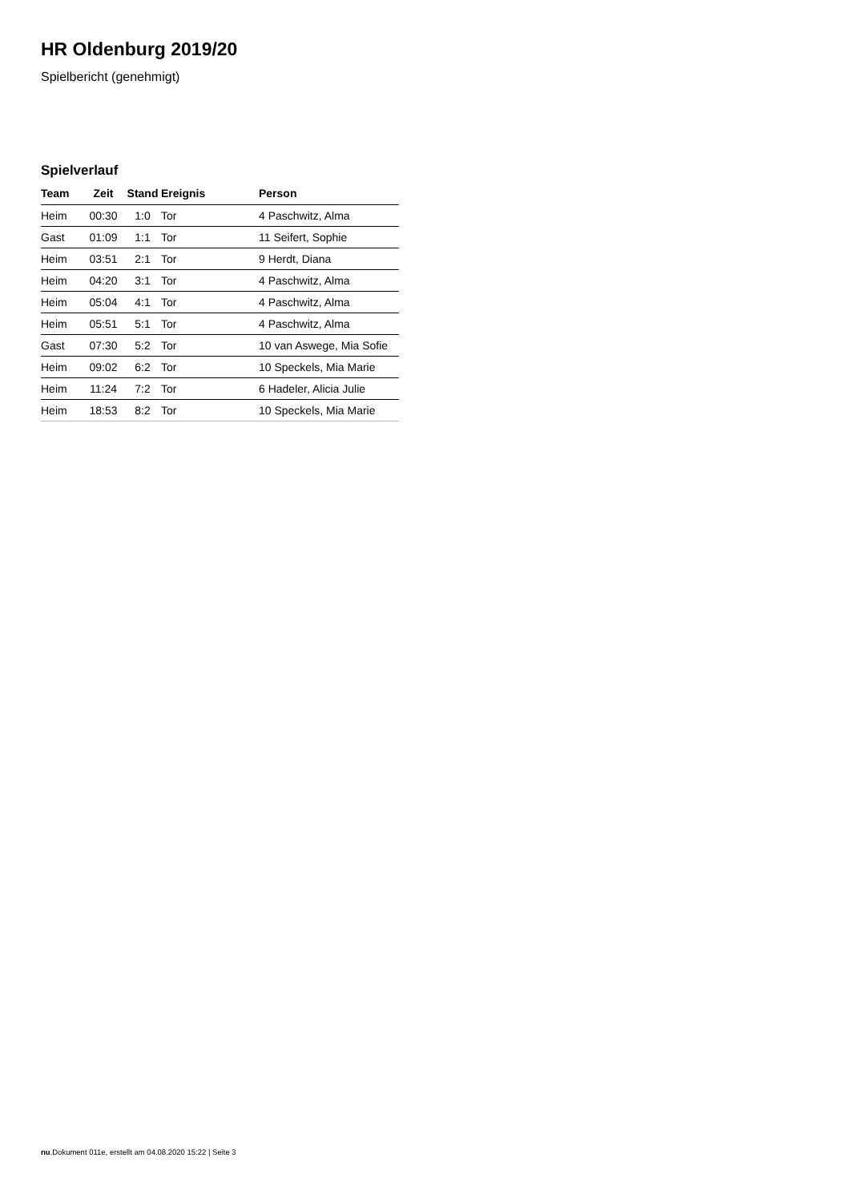HR Oldenburg 2019/20
Spielbericht (genehmigt)
Spielverlauf
| Team | Zeit | Stand | Ereignis | Person |
| --- | --- | --- | --- | --- |
| Heim | 00:30 | 1:0 | Tor | 4 Paschwitz, Alma |
| Gast | 01:09 | 1:1 | Tor | 11 Seifert, Sophie |
| Heim | 03:51 | 2:1 | Tor | 9 Herdt, Diana |
| Heim | 04:20 | 3:1 | Tor | 4 Paschwitz, Alma |
| Heim | 05:04 | 4:1 | Tor | 4 Paschwitz, Alma |
| Heim | 05:51 | 5:1 | Tor | 4 Paschwitz, Alma |
| Gast | 07:30 | 5:2 | Tor | 10 van Aswege, Mia Sofie |
| Heim | 09:02 | 6:2 | Tor | 10 Speckels, Mia Marie |
| Heim | 11:24 | 7:2 | Tor | 6 Hadeler, Alicia Julie |
| Heim | 18:53 | 8:2 | Tor | 10 Speckels, Mia Marie |
nu.Dokument 011e, erstellt am 04.08.2020 15:22 | Seite 3